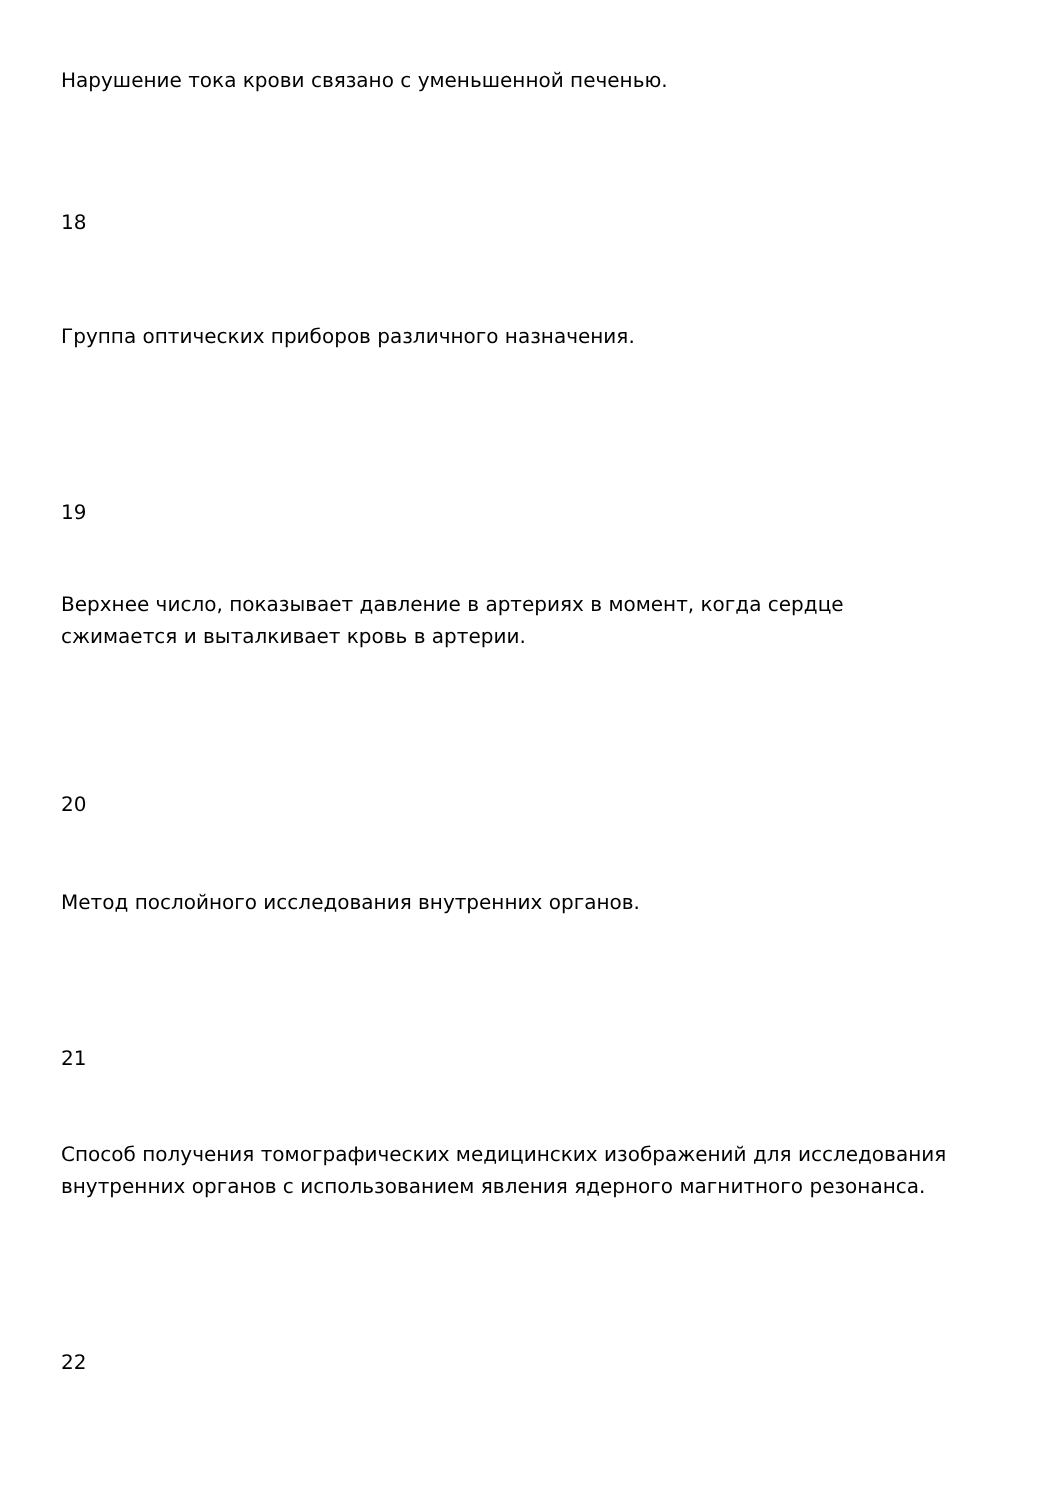Нарушение тока крови связано с уменьшенной печенью.
18
Группа оптических приборов различного назначения.
19
Верхнее число, показывает давление в артериях в момент, когда сердце сжимается и выталкивает кровь в артерии.
20
Метод послойного исследования внутренних органов.
21
Способ получения томографических медицинских изображений для исследования внутренних органов с использованием явления ядерного магнитного резонанса.
22